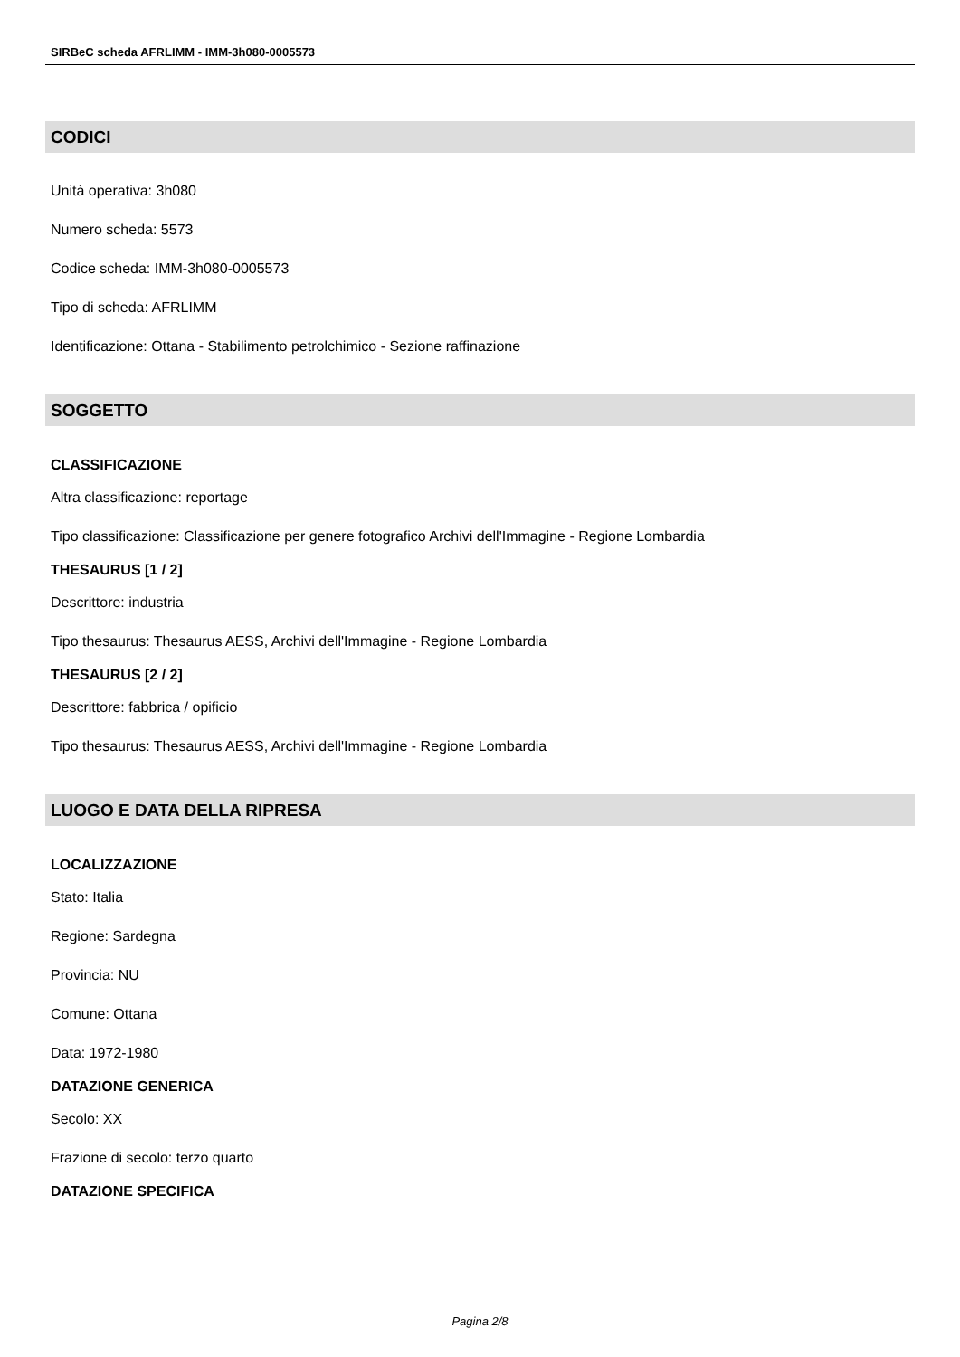SIRBeC scheda AFRLIMM - IMM-3h080-0005573
CODICI
Unità operativa: 3h080
Numero scheda: 5573
Codice scheda: IMM-3h080-0005573
Tipo di scheda: AFRLIMM
Identificazione: Ottana - Stabilimento petrolchimico - Sezione raffinazione
SOGGETTO
CLASSIFICAZIONE
Altra classificazione: reportage
Tipo classificazione: Classificazione per genere fotografico Archivi dell'Immagine - Regione Lombardia
THESAURUS [1 / 2]
Descrittore: industria
Tipo thesaurus: Thesaurus AESS, Archivi dell'Immagine - Regione Lombardia
THESAURUS [2 / 2]
Descrittore: fabbrica / opificio
Tipo thesaurus: Thesaurus AESS, Archivi dell'Immagine - Regione Lombardia
LUOGO E DATA DELLA RIPRESA
LOCALIZZAZIONE
Stato: Italia
Regione: Sardegna
Provincia: NU
Comune: Ottana
Data: 1972-1980
DATAZIONE GENERICA
Secolo: XX
Frazione di secolo: terzo quarto
DATAZIONE SPECIFICA
Pagina 2/8